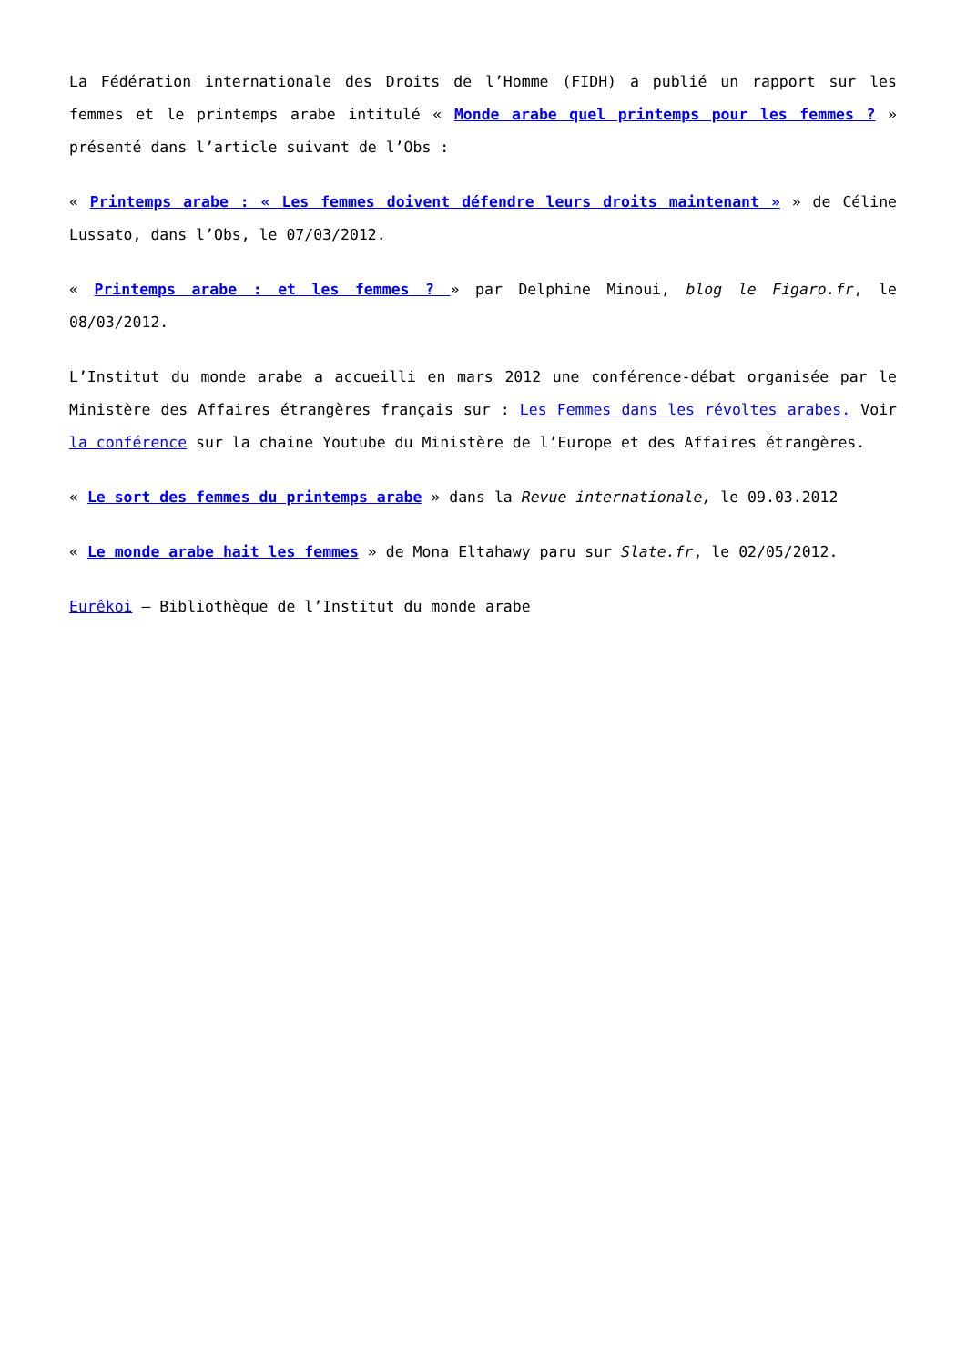La Fédération internationale des Droits de l’Homme (FIDH) a publié un rapport sur les femmes et le printemps arabe intitulé « Monde arabe quel printemps pour les femmes ? » présenté dans l’article suivant de l’Obs :
« Printemps arabe : « Les femmes doivent défendre leurs droits maintenant » » de Céline Lussato, dans l’Obs, le 07/03/2012.
« Printemps arabe : et les femmes ? » par Delphine Minoui, blog le Figaro.fr, le 08/03/2012.
L’Institut du monde arabe a accueilli en mars 2012 une conférence-débat organisée par le Ministère des Affaires étrangères français sur : Les Femmes dans les révoltes arabes. Voir la conférence sur la chaine Youtube du Ministère de l’Europe et des Affaires étrangères.
« Le sort des femmes du printemps arabe » dans la Revue internationale, le 09.03.2012
« Le monde arabe hait les femmes » de Mona Eltahawy paru sur Slate.fr, le 02/05/2012.
Eurêkoi – Bibliothèque de l’Institut du monde arabe